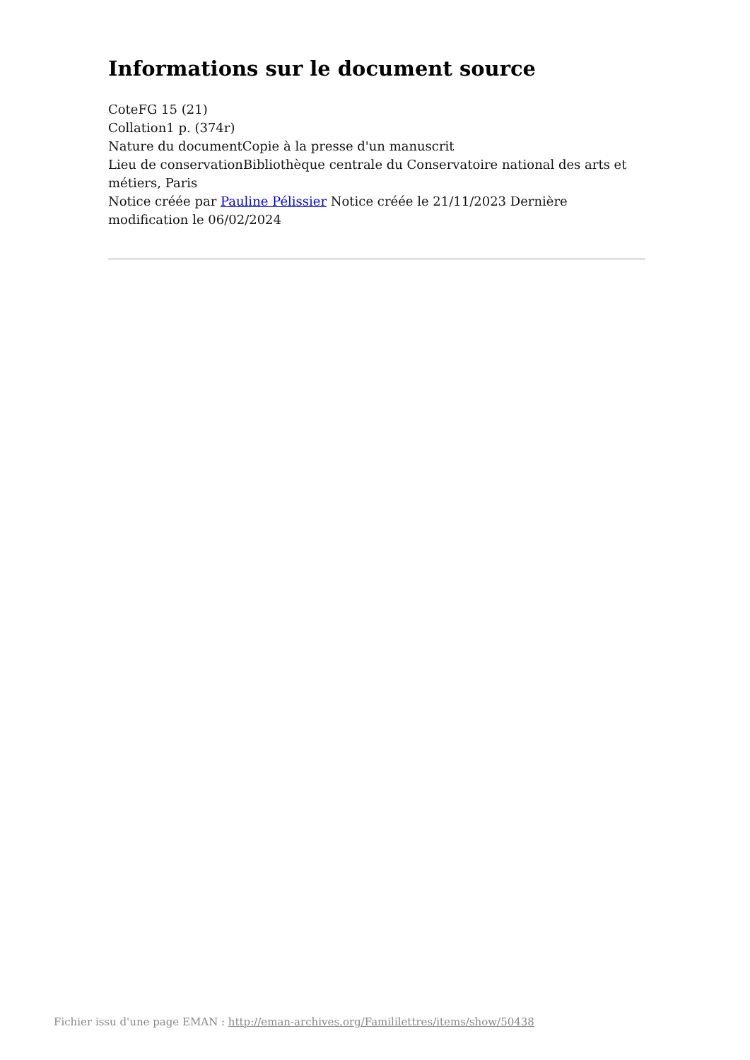Informations sur le document source
CoteFG 15 (21)
Collation1 p. (374r)
Nature du documentCopie à la presse d'un manuscrit
Lieu de conservationBibliothèque centrale du Conservatoire national des arts et métiers, Paris
Notice créée par Pauline Pélissier Notice créée le 21/11/2023 Dernière modification le 06/02/2024
Fichier issu d'une page EMAN : http://eman-archives.org/Famililettres/items/show/50438